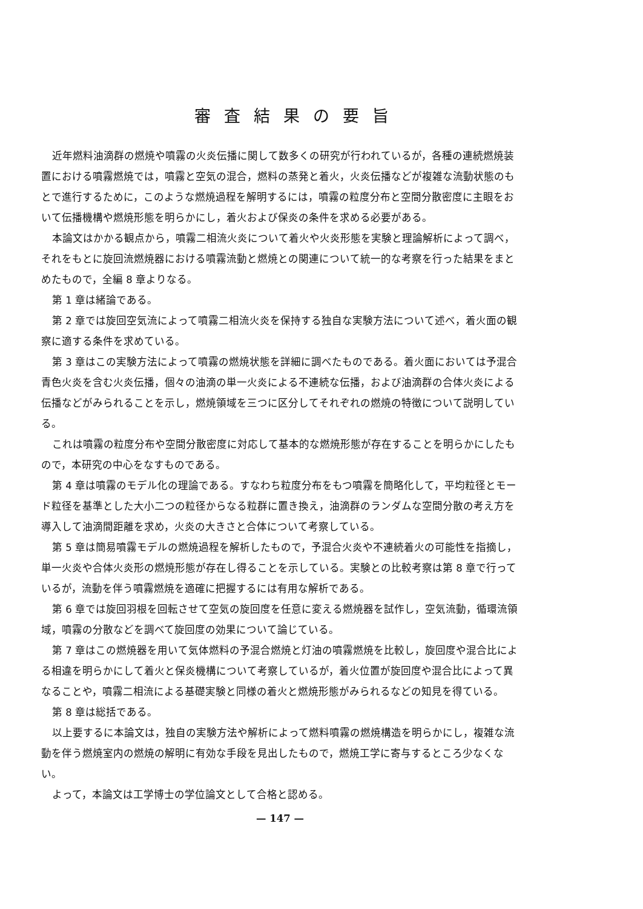審査結果の要旨
近年燃料油滴群の燃焼や噴霧の火炎伝播に関して数多くの研究が行われているが，各種の連続燃焼装置における噴霧燃焼では，噴霧と空気の混合，燃料の蒸発と着火，火炎伝播などが複雑な流動状態のもとで進行するために，このような燃焼過程を解明するには，噴霧の粒度分布と空間分散密度に主眼をおいて伝播機構や燃焼形態を明らかにし，着火および保炎の条件を求める必要がある。
本論文はかかる観点から，噴霧二相流火炎について着火や火炎形態を実験と理論解析によって調べ，それをもとに旋回流燃焼器における噴霧流動と燃焼との関連について統一的な考察を行った結果をまとめたもので，全編 8 章よりなる。
第 1 章は緒論である。
第 2 章では旋回空気流によって噴霧二相流火炎を保持する独自な実験方法について述べ，着火面の観察に適する条件を求めている。
第 3 章はこの実験方法によって噴霧の燃焼状態を詳細に調べたものである。着火面においては予混合青色火炎を含む火炎伝播，個々の油滴の単一火炎による不連続な伝播，および油滴群の合体火炎による伝播などがみられることを示し，燃焼領域を三つに区分してそれぞれの燃焼の特徴について説明している。
これは噴霧の粒度分布や空間分散密度に対応して基本的な燃焼形態が存在することを明らかにしたもので，本研究の中心をなすものである。
第 4 章は噴霧のモデル化の理論である。すなわち粒度分布をもつ噴霧を簡略化して，平均粒径とモード粒径を基準とした大小二つの粒径からなる粒群に置き換え，油滴群のランダムな空間分散の考え方を導入して油滴間距離を求め，火炎の大きさと合体について考察している。
第 5 章は簡易噴霧モデルの燃焼過程を解析したもので，予混合火炎や不連続着火の可能性を指摘し，単一火炎や合体火炎形の燃焼形態が存在し得ることを示している。実験との比較考察は第 8 章で行っているが，流動を伴う噴霧燃焼を適確に把握するには有用な解析である。
第 6 章では旋回羽根を回転させて空気の旋回度を任意に変える燃焼器を試作し，空気流動，循環流領域，噴霧の分散などを調べて旋回度の効果について論じている。
第 7 章はこの燃焼器を用いて気体燃料の予混合燃焼と灯油の噴霧燃焼を比較し，旋回度や混合比による相違を明らかにして着火と保炎機構について考察しているが，着火位置が旋回度や混合比によって異なることや，噴霧二相流による基礎実験と同様の着火と燃焼形態がみられるなどの知見を得ている。
第 8 章は総括である。
以上要するに本論文は，独自の実験方法や解析によって燃料噴霧の燃焼構造を明らかにし，複雑な流動を伴う燃焼室内の燃焼の解明に有効な手段を見出したもので，燃焼工学に寄与するところ少なくない。
よって，本論文は工学博士の学位論文として合格と認める。
— 147 —